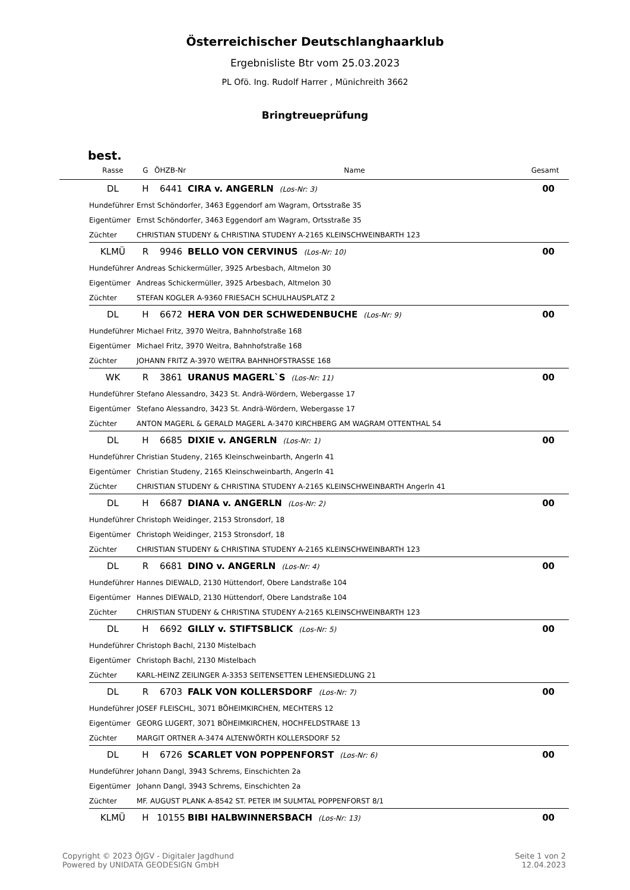Österreichischer Deutschlanghaarklub
Ergebnisliste Btr vom 25.03.2023
PL Ofö. Ing. Rudolf Harrer , Münichreith 3662
Bringtreueprüfung
best.
| | Rasse | G | ÖHZB-Nr | Name | Gesamt |
| --- | --- | --- | --- | --- | --- |
| | DL | H | 6441 | CIRA v. ANGERLN (Los-Nr: 3) | 00 |
| | Hundeführer | Ernst Schöndorfer, 3463 Eggendorf am Wagram, Ortsstraße 35 | | | |
| | Eigentümer | Ernst Schöndorfer, 3463 Eggendorf am Wagram, Ortsstraße 35 | | | |
| | Züchter | CHRISTIAN STUDENY & CHRISTINA STUDENY A-2165 KLEINSCHWEINBARTH 123 | | | |
| | KLMÜ | R | 9946 | BELLO VON CERVINUS (Los-Nr: 10) | 00 |
| | Hundeführer | Andreas Schickermüller, 3925 Arbesbach, Altmelon 30 | | | |
| | Eigentümer | Andreas Schickermüller, 3925 Arbesbach, Altmelon 30 | | | |
| | Züchter | STEFAN KOGLER A-9360 FRIESACH SCHULHAUSPLATZ 2 | | | |
| | DL | H | 6672 | HERA VON DER SCHWEDENBUCHE (Los-Nr: 9) | 00 |
| | Hundeführer | Michael Fritz, 3970 Weitra, Bahnhofstraße 168 | | | |
| | Eigentümer | Michael Fritz, 3970 Weitra, Bahnhofstraße 168 | | | |
| | Züchter | JOHANN FRITZ A-3970 WEITRA BAHNHOFSTRASSE 168 | | | |
| | WK | R | 3861 | URANUS MAGERL`S (Los-Nr: 11) | 00 |
| | Hundeführer | Stefano Alessandro, 3423 St. Andrä-Wördern, Webergasse 17 | | | |
| | Eigentümer | Stefano Alessandro, 3423 St. Andrä-Wördern, Webergasse 17 | | | |
| | Züchter | ANTON MAGERL & GERALD MAGERL A-3470 KIRCHBERG AM WAGRAM OTTENTHAL 54 | | | |
| | DL | H | 6685 | DIXIE v. ANGERLN (Los-Nr: 1) | 00 |
| | Hundeführer | Christian Studeny, 2165 Kleinschweinbarth, Angerln 41 | | | |
| | Eigentümer | Christian Studeny, 2165 Kleinschweinbarth, Angerln 41 | | | |
| | Züchter | CHRISTIAN STUDENY & CHRISTINA STUDENY A-2165 KLEINSCHWEINBARTH Angerln 41 | | | |
| | DL | H | 6687 | DIANA v. ANGERLN (Los-Nr: 2) | 00 |
| | Hundeführer | Christoph Weidinger, 2153 Stronsdorf, 18 | | | |
| | Eigentümer | Christoph Weidinger, 2153 Stronsdorf, 18 | | | |
| | Züchter | CHRISTIAN STUDENY & CHRISTINA STUDENY A-2165 KLEINSCHWEINBARTH 123 | | | |
| | DL | R | 6681 | DINO v. ANGERLN (Los-Nr: 4) | 00 |
| | Hundeführer | Hannes DIEWALD, 2130 Hüttendorf, Obere Landstraße 104 | | | |
| | Eigentümer | Hannes DIEWALD, 2130 Hüttendorf, Obere Landstraße 104 | | | |
| | Züchter | CHRISTIAN STUDENY & CHRISTINA STUDENY A-2165 KLEINSCHWEINBARTH 123 | | | |
| | DL | H | 6692 | GILLY v. STIFTSBLICK (Los-Nr: 5) | 00 |
| | Hundeführer | Christoph Bachl, 2130 Mistelbach | | | |
| | Eigentümer | Christoph Bachl, 2130 Mistelbach | | | |
| | Züchter | KARL-HEINZ ZEILINGER A-3353 SEITENSETTEN LEHENSIEDLUNG 21 | | | |
| | DL | R | 6703 | FALK VON KOLLERSDORF (Los-Nr: 7) | 00 |
| | Hundeführer | JOSEF FLEISCHL, 3071 BÖHEIMKIRCHEN, MECHTERS 12 | | | |
| | Eigentümer | GEORG LUGERT, 3071 BÖHEIMKIRCHEN, HOCHFELDSTRAßE 13 | | | |
| | Züchter | MARGIT ORTNER A-3474 ALTENWÖRTH KOLLERSDORF 52 | | | |
| | DL | H | 6726 | SCARLET VON POPPENFORST (Los-Nr: 6) | 00 |
| | Hundeführer | Johann Dangl, 3943 Schrems, Einschichten 2a | | | |
| | Eigentümer | Johann Dangl, 3943 Schrems, Einschichten 2a | | | |
| | Züchter | MF. AUGUST PLANK A-8542 ST. PETER IM SULMTAL POPPENFORST 8/1 | | | |
| | KLMÜ | H | 10155 | BIBI HALBWINNERSBACH (Los-Nr: 13) | 00 |
Copyright © 2023 ÖJGV - Digitaler Jagdhund
Powered by UNIDATA GEODESIGN GmbH
Seite 1 von 2
12.04.2023